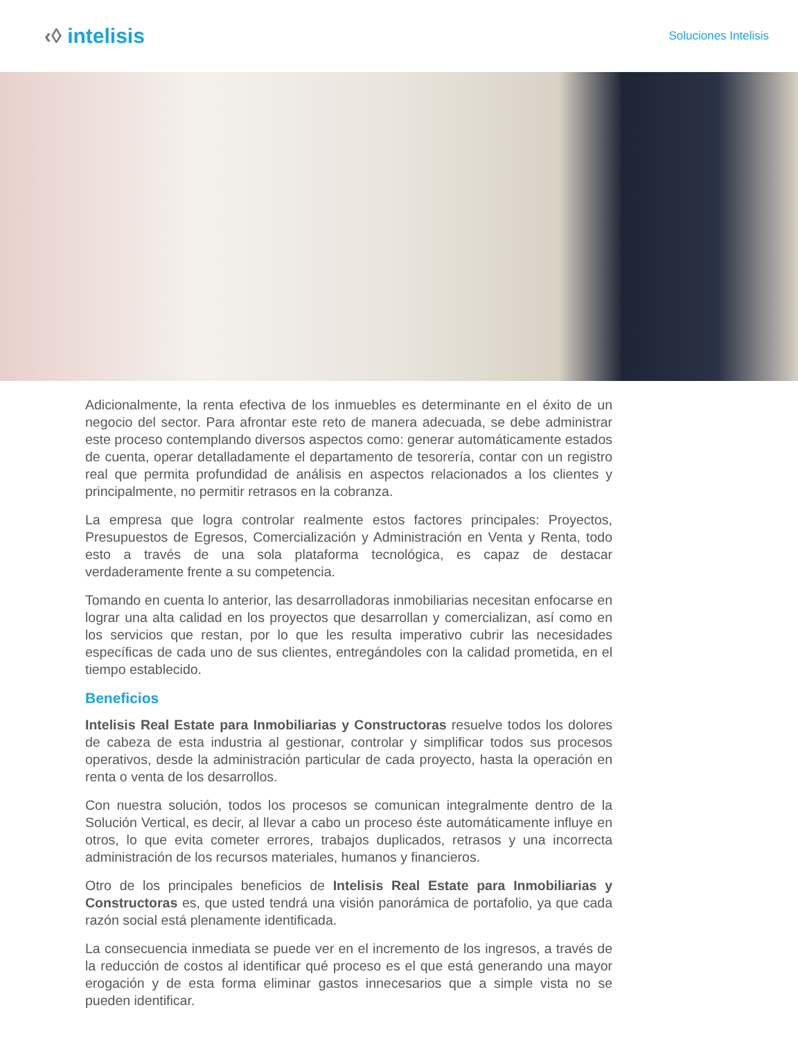‹◊ intelisis
Soluciones Intelisis
Adicionalmente, la renta efectiva de los inmuebles es determinante en el éxito de un negocio del sector. Para afrontar este reto de manera adecuada, se debe administrar este proceso contemplando diversos aspectos como: generar automáticamente estados de cuenta, operar detalladamente el departamento de tesorería, contar con un registro real que permita profundidad de análisis en aspectos relacionados a los clientes y principalmente, no permitir retrasos en la cobranza.
La empresa que logra controlar realmente estos factores principales: Proyectos, Presupuestos de Egresos, Comercialización y Administración en Venta y Renta, todo esto a través de una sola plataforma tecnológica, es capaz de destacar verdaderamente frente a su competencia.
Tomando en cuenta lo anterior, las desarrolladoras inmobiliarias necesitan enfocarse en lograr una alta calidad en los proyectos que desarrollan y comercializan, así como en los servicios que restan, por lo que les resulta imperativo cubrir las necesidades específicas de cada uno de sus clientes, entregándoles con la calidad prometida, en el tiempo establecido.
Beneficios
Intelisis Real Estate para Inmobiliarias y Constructoras resuelve todos los dolores de cabeza de esta industria al gestionar, controlar y simplificar todos sus procesos operativos, desde la administración particular de cada proyecto, hasta la operación en renta o venta de los desarrollos.
Con nuestra solución, todos los procesos se comunican integralmente dentro de la Solución Vertical, es decir, al llevar a cabo un proceso éste automáticamente influye en otros, lo que evita cometer errores, trabajos duplicados, retrasos y una incorrecta administración de los recursos materiales, humanos y financieros.
Otro de los principales beneficios de Intelisis Real Estate para Inmobiliarias y Constructoras es, que usted tendrá una visión panorámica de portafolio, ya que cada razón social está plenamente identificada.
La consecuencia inmediata se puede ver en el incremento de los ingresos, a través de la reducción de costos al identificar qué proceso es el que está generando una mayor erogación y de esta forma eliminar gastos innecesarios que a simple vista no se pueden identificar.